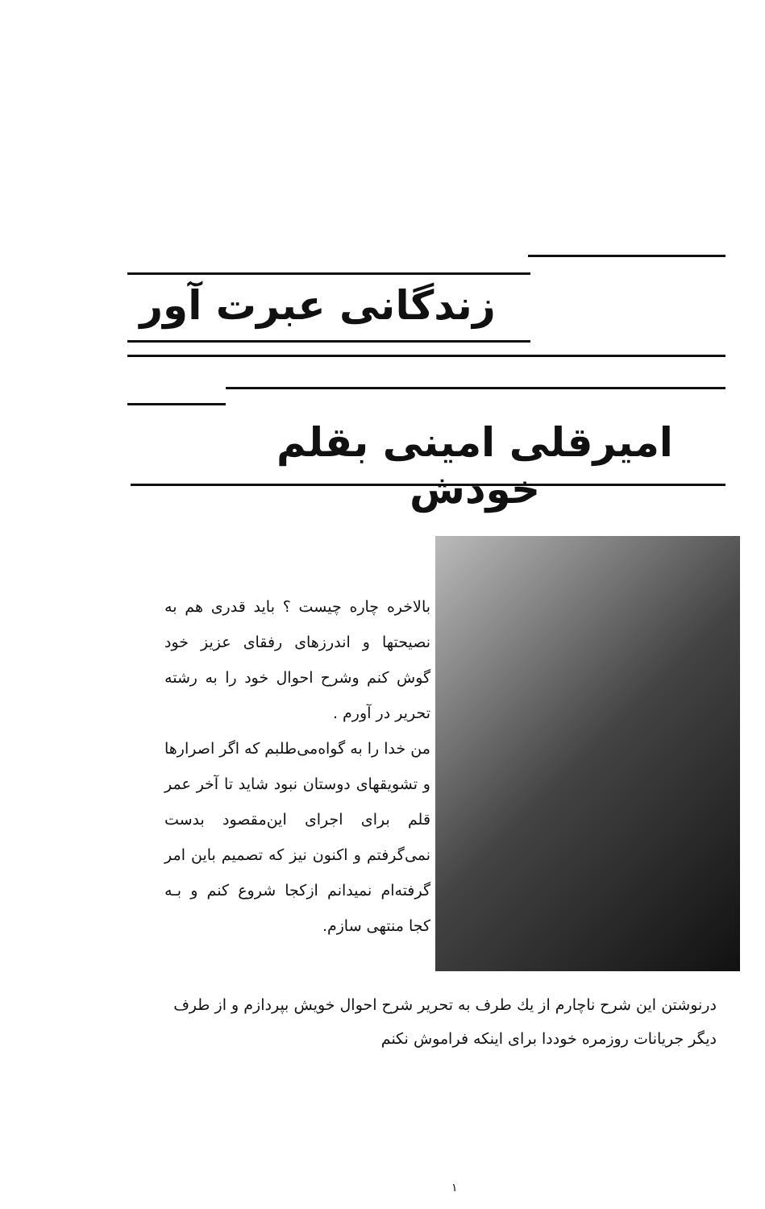زندگانی عبرت آور
امیرقلی امینی بقلم خودش
بالاخره چاره چیست ؟ باید قدری هم به نصیحتها و اندرزهای رفقای عزیز خود گوش کنم وشرح احوال خود را به رشته تحریر در آورم .
من خدا را به گواه‌می‌طلبم که اگر اصرارها و تشویقهای دوستان نبود شاید تا آخر عمر قلم برای اجرای این‌مقصود بدست نمی‌گرفتم و اکنون نیز که تصمیم باین امر گرفته‌ام نمیدانم ازکجا شروع کنم و بـه کجا منتهی سازم.
درنوشتن این شرح ناچارم از یك طرف به تحریر شرح احوال خویش بپردازم و از طرف دیگر جریانات روزمره خوددا برای اینکه فراموش نکنم
۱